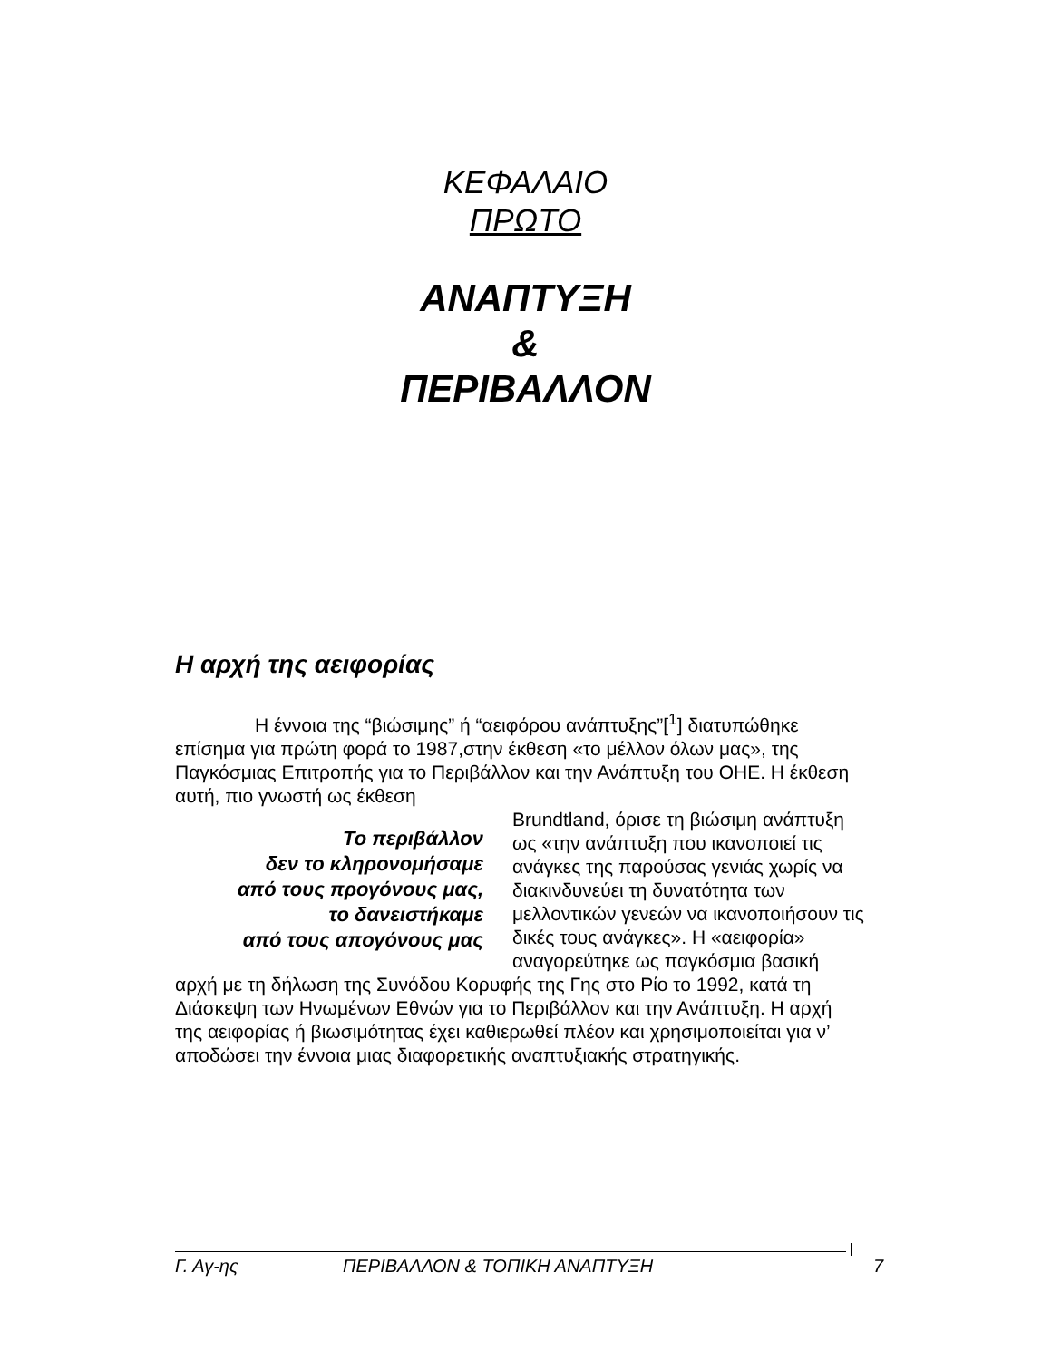ΚΕΦΑΛΑΙΟ
ΠΡΩΤΟ
ΑΝΑΠΤΥΞΗ
&
ΠΕΡΙΒΑΛΛΟΝ
Η αρχή της αειφορίας
Η έννοια της “βιώσιμης” ή “αειφόρου ανάπτυξης”[<sup>1</sup>] διατυπώθηκε επίσημα για πρώτη φορά το 1987,στην έκθεση «το μέλλον όλων μας», της Παγκόσμιας Επιτροπής για το Περιβάλλον και την Ανάπτυξη του ΟΗΕ. Η έκθεση αυτή, πιο γνωστή ως έκθεση
Το περιβάλλον
δεν το κληρονομήσαμε
από τους προγόνους μας,
το δανειστήκαμε
από τους απογόνους μας
Brundtland, όρισε τη βιώσιμη ανάπτυξη ως «την ανάπτυξη που ικανοποιεί τις ανάγκες της παρούσας γενιάς χωρίς να διακινδυνεύει τη δυνατότητα των μελλοντικών γενεών να ικανοποιήσουν τις δικές τους ανάγκες». Η «αειφορία» αναγορεύτηκε ως παγκόσμια βασική αρχή με τη δήλωση της Συνόδου Κορυφής της Γης στο Ρίο το 1992, κατά τη Διάσκεψη των Ηνωμένων Εθνών για το Περιβάλλον και την Ανάπτυξη. Η αρχή της αειφορίας ή βιωσιμότητας έχει καθιερωθεί πλέον και χρησιμοποιείται για ν’ αποδώσει την έννοια μιας διαφορετικής αναπτυξιακής στρατηγικής.
Γ. Αγ-ης ΠΕΡΙΒΑΛΛΟΝ & ΤΟΠΙΚΗ ΑΝΑΠΤΥΞΗ 7